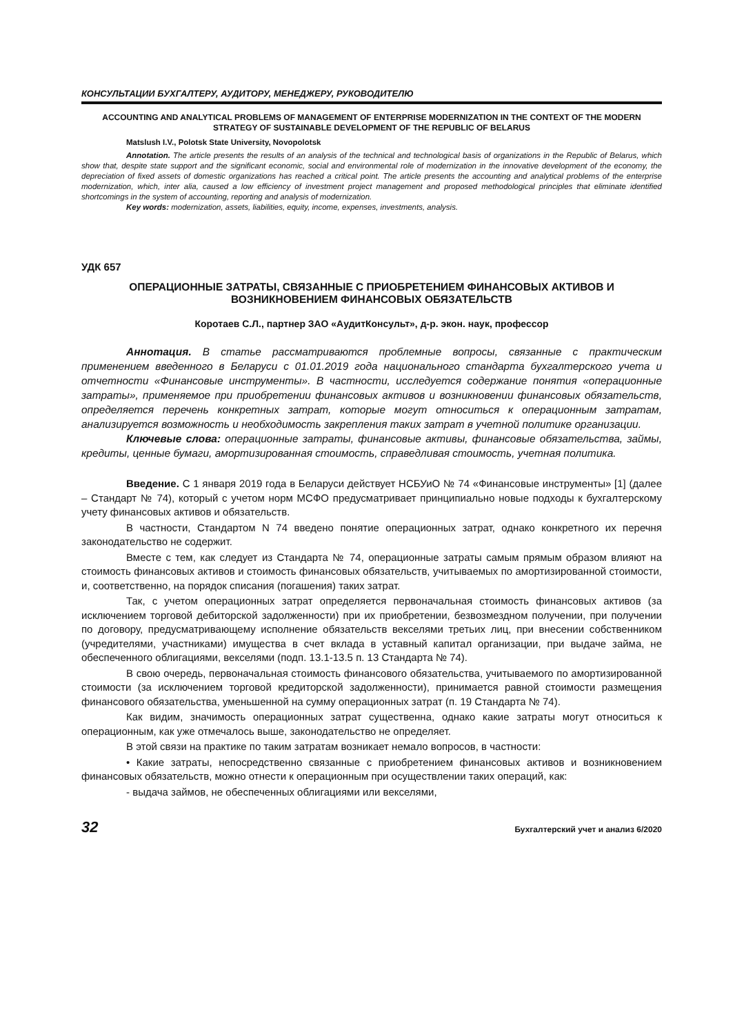КОНСУЛЬТАЦИИ БУХГАЛТЕРУ, АУДИТОРУ, МЕНЕДЖЕРУ, РУКОВОДИТЕЛЮ
ACCOUNTING AND ANALYTICAL PROBLEMS OF MANAGEMENT OF ENTERPRISE MODERNIZATION IN THE CONTEXT OF THE MODERN STRATEGY OF SUSTAINABLE DEVELOPMENT OF THE REPUBLIC OF BELARUS
Matslush I.V., Polotsk State University, Novopolotsk
Annotation. The article presents the results of an analysis of the technical and technological basis of organizations in the Republic of Belarus, which show that, despite state support and the significant economic, social and environmental role of modernization in the innovative development of the economy, the depreciation of fixed assets of domestic organizations has reached a critical point. The article presents the accounting and analytical problems of the enterprise modernization, which, inter alia, caused a low efficiency of investment project management and proposed methodological principles that eliminate identified shortcomings in the system of accounting, reporting and analysis of modernization.
Key words: modernization, assets, liabilities, equity, income, expenses, investments, analysis.
УДК 657
ОПЕРАЦИОННЫЕ ЗАТРАТЫ, СВЯЗАННЫЕ С ПРИОБРЕТЕНИЕМ ФИНАНСОВЫХ АКТИВОВ И ВОЗНИКНОВЕНИЕМ ФИНАНСОВЫХ ОБЯЗАТЕЛЬСТВ
Коротаев С.Л., партнер ЗАО «АудитКонсульт», д-р. экон. наук, профессор
Аннотация. В статье рассматриваются проблемные вопросы, связанные с практическим применением введенного в Беларуси с 01.01.2019 года национального стандарта бухгалтерского учета и отчетности «Финансовые инструменты». В частности, исследуется содержание понятия «операционные затраты», применяемое при приобретении финансовых активов и возникновении финансовых обязательств, определяется перечень конкретных затрат, которые могут относиться к операционным затратам, анализируется возможность и необходимость закрепления таких затрат в учетной политике организации.
Ключевые слова: операционные затраты, финансовые активы, финансовые обязательства, займы, кредиты, ценные бумаги, амортизированная стоимость, справедливая стоимость, учетная политика.
Введение. С 1 января 2019 года в Беларуси действует НСБУиО № 74 «Финансовые инструменты» [1] (далее – Стандарт № 74), который с учетом норм МСФО предусматривает принципиально новые подходы к бухгалтерскому учету финансовых активов и обязательств.
В частности, Стандартом N 74 введено понятие операционных затрат, однако конкретного их перечня законодательство не содержит.
Вместе с тем, как следует из Стандарта № 74, операционные затраты самым прямым образом влияют на стоимость финансовых активов и стоимость финансовых обязательств, учитываемых по амортизированной стоимости, и, соответственно, на порядок списания (погашения) таких затрат.
Так, с учетом операционных затрат определяется первоначальная стоимость финансовых активов (за исключением торговой дебиторской задолженности) при их приобретении, безвозмездном получении, при получении по договору, предусматривающему исполнение обязательств векселями третьих лиц, при внесении собственником (учредителями, участниками) имущества в счет вклада в уставный капитал организации, при выдаче займа, не обеспеченного облигациями, векселями (подп. 13.1-13.5 п. 13 Стандарта № 74).
В свою очередь, первоначальная стоимость финансового обязательства, учитываемого по амортизированной стоимости (за исключением торговой кредиторской задолженности), принимается равной стоимости размещения финансового обязательства, уменьшенной на сумму операционных затрат (п. 19 Стандарта № 74).
Как видим, значимость операционных затрат существенна, однако какие затраты могут относиться к операционным, как уже отмечалось выше, законодательство не определяет.
В этой связи на практике по таким затратам возникает немало вопросов, в частности:
• Какие затраты, непосредственно связанные с приобретением финансовых активов и возникновением финансовых обязательств, можно отнести к операционным при осуществлении таких операций, как:
- выдача займов, не обеспеченных облигациями или векселями,
32 Бухгалтерский учет и анализ 6/2020